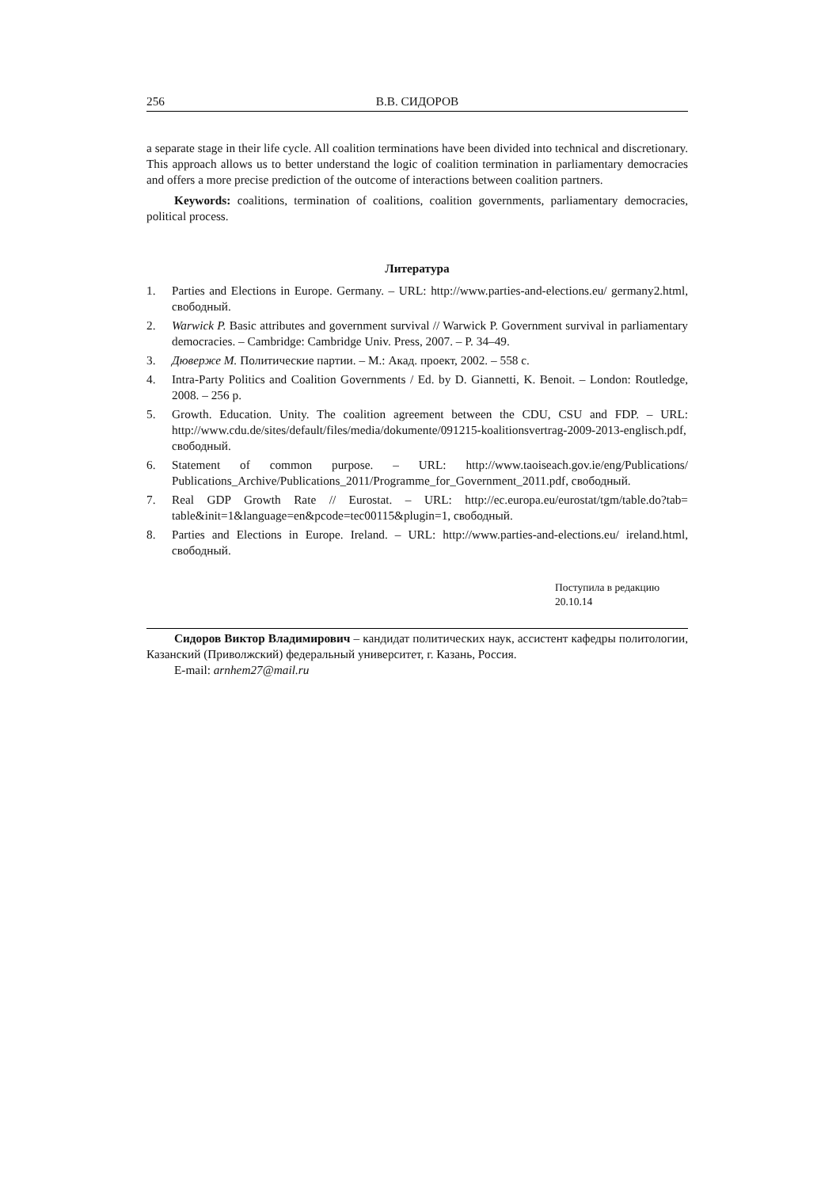256 В.В. СИДОРОВ
a separate stage in their life cycle. All coalition terminations have been divided into technical and discretionary. This approach allows us to better understand the logic of coalition termination in parliamentary democracies and offers a more precise prediction of the outcome of interactions between coalition partners.
Keywords: coalitions, termination of coalitions, coalition governments, parliamentary democracies, political process.
Литература
1. Parties and Elections in Europe. Germany. – URL: http://www.parties-and-elections.eu/ germany2.html, свободный.
2. Warwick P. Basic attributes and government survival // Warwick P. Government survival in parliamentary democracies. – Cambridge: Cambridge Univ. Press, 2007. – P. 34–49.
3. Дюверже М. Политические партии. – М.: Акад. проект, 2002. – 558 с.
4. Intra-Party Politics and Coalition Governments / Ed. by D. Giannetti, K. Benoit. – London: Routledge, 2008. – 256 p.
5. Growth. Education. Unity. The coalition agreement between the CDU, CSU and FDP. – URL: http://www.cdu.de/sites/default/files/media/dokumente/091215-koalitionsvertrag-2009-2013-englisch.pdf, свободный.
6. Statement of common purpose. – URL: http://www.taoiseach.gov.ie/eng/Publications/ Publications_Archive/Publications_2011/Programme_for_Government_2011.pdf, свободный.
7. Real GDP Growth Rate // Eurostat. – URL: http://ec.europa.eu/eurostat/tgm/table.do?tab= table&init=1&language=en&pcode=tec00115&plugin=1, свободный.
8. Parties and Elections in Europe. Ireland. – URL: http://www.parties-and-elections.eu/ ireland.html, свободный.
Поступила в редакцию
20.10.14
Сидоров Виктор Владимирович – кандидат политических наук, ассистент кафедры политологии, Казанский (Приволжский) федеральный университет, г. Казань, Россия.
E-mail: arnhem27@mail.ru